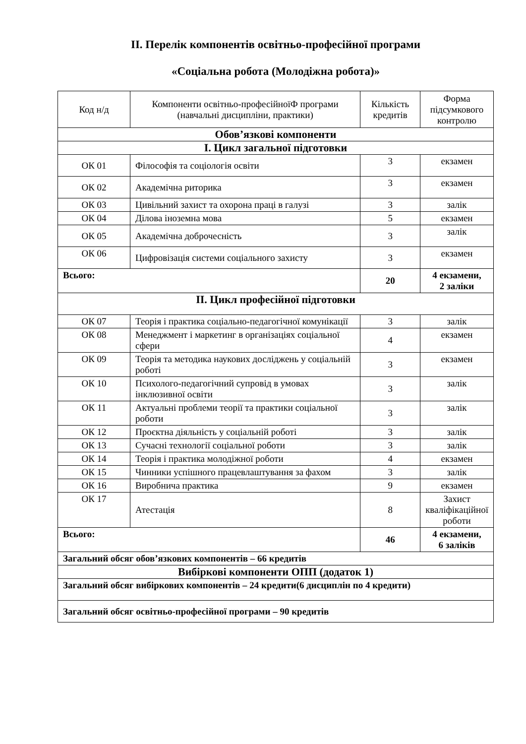ІІ. Перелік компонентів освітньо-професійної програми
«Соціальна робота (Молодіжна робота)»
| Код н/д | Компоненти освітньо-професійноїФ програми (навчальні дисципліни, практики) | Кількість кредитів | Форма підсумкового контролю |
| --- | --- | --- | --- |
| Обов’язкові компоненти | | | |
| І. Цикл загальної підготовки | | | |
| ОК 01 | Філософія та соціологія освіти | 3 | екзамен |
| ОК 02 | Академічна риторика | 3 | екзамен |
| ОК 03 | Цивільний захист та охорона праці в галузі | 3 | залік |
| ОК 04 | Ділова іноземна мова | 5 | екзамен |
| ОК 05 | Академічна доброчесність | 3 | залік |
| ОК 06 | Цифровізація системи соціального захисту | 3 | екзамен |
| Всього: | | 20 | 4 екзамени, 2 заліки |
| ІІ. Цикл професійної підготовки | | | |
| ОК 07 | Теорія і практика соціально-педагогічної комунікації | 3 | залік |
| ОК 08 | Менеджмент і маркетинг в організаціях соціальної сфери | 4 | екзамен |
| ОК 09 | Теорія та методика наукових досліджень у соціальній роботі | 3 | екзамен |
| ОК 10 | Психолого-педагогічний супровід в умовах інклюзивної освіти | 3 | залік |
| ОК 11 | Актуальні проблеми теорії та практики соціальної роботи | 3 | залік |
| ОК 12 | Проєктна діяльність у соціальній роботі | 3 | залік |
| ОК 13 | Сучасні технології соціальної роботи | 3 | залік |
| ОК 14 | Теорія і практика молодіжної роботи | 4 | екзамен |
| ОК 15 | Чинники успішного працевлаштування за фахом | 3 | залік |
| ОК 16 | Виробнича практика | 9 | екзамен |
| ОК 17 | Атестація | 8 | Захист кваліфікаційної роботи |
| Всього: | | 46 | 4 екзамени, 6 заліків |
| Загальний обсяг обов’язкових компонентів – 66 кредитів | | | |
| Вибіркові компоненти ОПП (додаток 1) | | | |
| Загальний обсяг вибіркових компонентів – 24 кредити(6 дисциплін по 4 кредити) | | | |
| Загальний обсяг освітньо-професійної програми – 90 кредитів | | | |